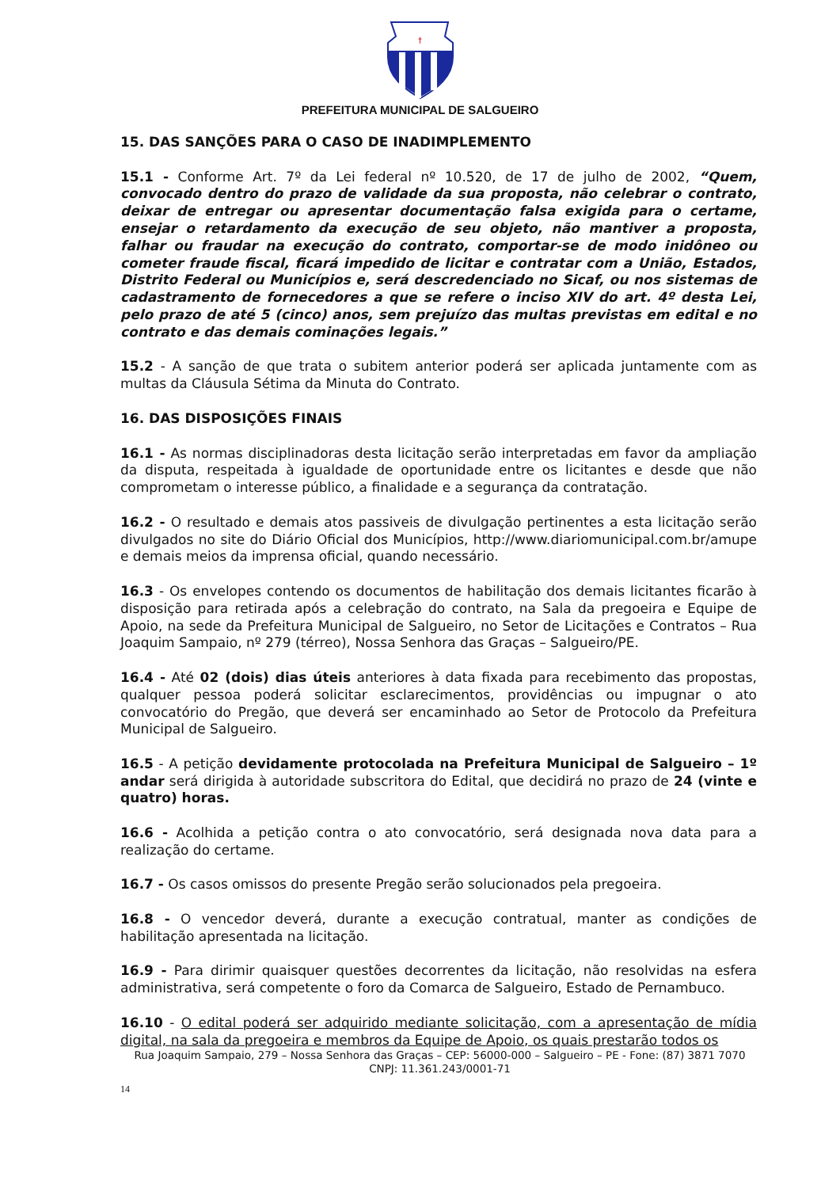†
PREFEITURA MUNICIPAL DE SALGUEIRO
15. DAS SANÇÕES PARA O CASO DE INADIMPLEMENTO
15.1 - Conforme Art. 7º da Lei federal nº 10.520, de 17 de julho de 2002, “Quem, convocado dentro do prazo de validade da sua proposta, não celebrar o contrato, deixar de entregar ou apresentar documentação falsa exigida para o certame, ensejar o retardamento da execução de seu objeto, não mantiver a proposta, falhar ou fraudar na execução do contrato, comportar-se de modo inidôneo ou cometer fraude fiscal, ficará impedido de licitar e contratar com a União, Estados, Distrito Federal ou Municípios e, será descredenciado no Sicaf, ou nos sistemas de cadastramento de fornecedores a que se refere o inciso XIV do art. 4º desta Lei, pelo prazo de até 5 (cinco) anos, sem prejuízo das multas previstas em edital e no contrato e das demais cominações legais.”
15.2 - A sanção de que trata o subitem anterior poderá ser aplicada juntamente com as multas da Cláusula Sétima da Minuta do Contrato.
16. DAS DISPOSIÇÕES FINAIS
16.1 - As normas disciplinadoras desta licitação serão interpretadas em favor da ampliação da disputa, respeitada à igualdade de oportunidade entre os licitantes e desde que não comprometam o interesse público, a finalidade e a segurança da contratação.
16.2 - O resultado e demais atos passiveis de divulgação pertinentes a esta licitação serão divulgados no site do Diário Oficial dos Municípios, http://www.diariomunicipal.com.br/amupe e demais meios da imprensa oficial, quando necessário.
16.3 - Os envelopes contendo os documentos de habilitação dos demais licitantes ficarão à disposição para retirada após a celebração do contrato, na Sala da pregoeira e Equipe de Apoio, na sede da Prefeitura Municipal de Salgueiro, no Setor de Licitações e Contratos – Rua Joaquim Sampaio, nº 279 (térreo), Nossa Senhora das Graças – Salgueiro/PE.
16.4 - Até 02 (dois) dias úteis anteriores à data fixada para recebimento das propostas, qualquer pessoa poderá solicitar esclarecimentos, providências ou impugnar o ato convocatório do Pregão, que deverá ser encaminhado ao Setor de Protocolo da Prefeitura Municipal de Salgueiro.
16.5 - A petição devidamente protocolada na Prefeitura Municipal de Salgueiro – 1º andar será dirigida à autoridade subscritora do Edital, que decidirá no prazo de 24 (vinte e quatro) horas.
16.6 - Acolhida a petição contra o ato convocatório, será designada nova data para a realização do certame.
16.7 - Os casos omissos do presente Pregão serão solucionados pela pregoeira.
16.8 - O vencedor deverá, durante a execução contratual, manter as condições de habilitação apresentada na licitação.
16.9 - Para dirimir quaisquer questões decorrentes da licitação, não resolvidas na esfera administrativa, será competente o foro da Comarca de Salgueiro, Estado de Pernambuco.
16.10 - O edital poderá ser adquirido mediante solicitação, com a apresentação de mídia digital, na sala da pregoeira e membros da Equipe de Apoio, os quais prestarão todos os
Rua Joaquim Sampaio, 279 – Nossa Senhora das Graças – CEP: 56000-000 – Salgueiro – PE - Fone: (87) 3871 7070
CNPJ: 11.361.243/0001-71
14